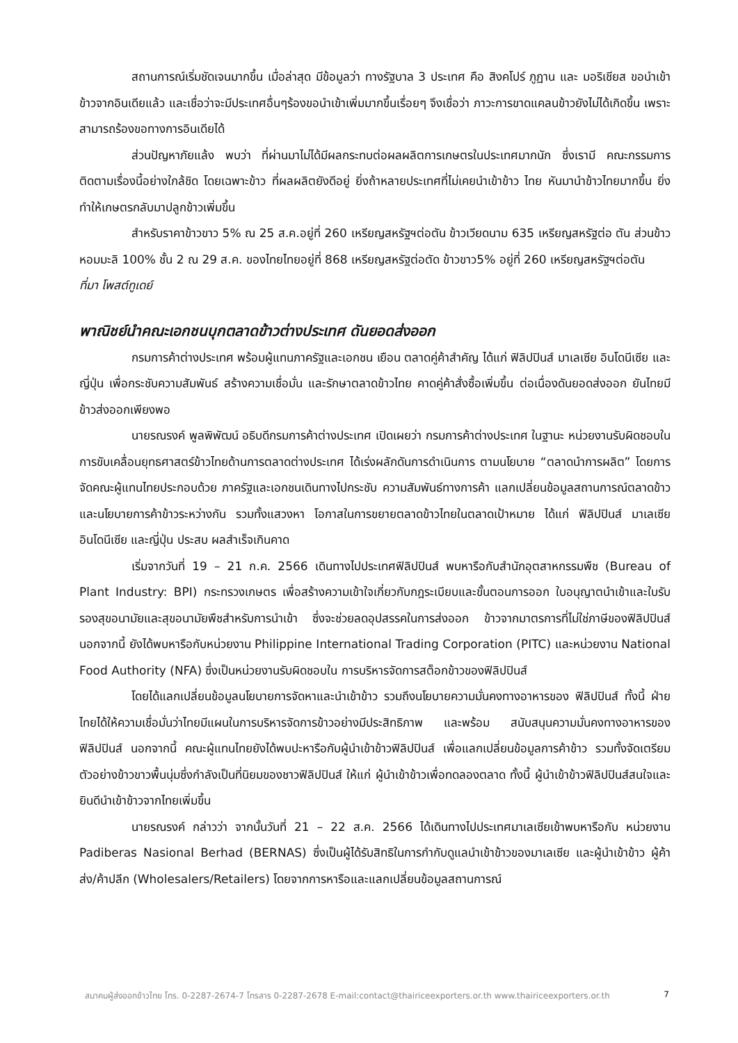สถานการณ์เริ่มชัดเจนมากขึ้น เมื่อล่าสุด มีข้อมูลว่า ทางรัฐบาล 3 ประเทศ คือ สิงคโปร์ ภูฏาน และ มอริเชียส ขอนำเข้าข้าวจากอินเดียแล้ว และเชื่อว่าจะมีประเทศอื่นๆร้องขอนำเข้าเพิ่มมากขึ้นเรื่อยๆ จึงเชื่อว่า ภาวะการขาดแคลนข้าวยังไม่ได้เกิดขึ้น เพราะสามารถร้องขอทางการอินเดียได้
ส่วนปัญหาภัยแล้ง พบว่า ที่ผ่านมาไม่ได้มีผลกระทบต่อผลผลิตการเกษตรในประเทศมากนัก ซึ่งเรามี คณะกรรมการติดตามเรื่องนี้อย่างใกล้ชิด โดยเฉพาะข้าว ที่ผลผลิตยังดีอยู่ ยิ่งถ้าหลายประเทศที่ไม่เคยนำเข้าข้าว ไทย หันมานำข้าวไทยมากขึ้น ยิ่งทำให้เกษตรกลับมาปลูกข้าวเพิ่มขึ้น
สำหรับราคาข้าวขาว 5% ณ 25 ส.ค.อยู่ที่ 260 เหรียญสหรัฐฯต่อตัน ข้าวเวียดนาม 635 เหรียญสหรัฐต่อ ตัน ส่วนข้าวหอมมะลิ 100% ชั้น 2 ณ 29 ส.ค. ของไทยไทยอยู่ที่ 868 เหรียญสหรัฐต่อตัด ข้าวขาว5% อยู่ที่ 260 เหรียญสหรัฐฯต่อตัน
ที่มา โพสต์ทูเดย์
พาณิชย์นำคณะเอกชนบุกตลาดข้าวต่างประเทศ ดันยอดส่งออก
กรมการค้าต่างประเทศ พร้อมผู้แทนภาครัฐและเอกชน เยือน ตลาดคู่ค้าสำคัญ ได้แก่ ฟิลิปปินส์ มาเลเซีย อินโดนีเซีย และญี่ปุ่น เพื่อกระชับความสัมพันธ์ สร้างความเชื่อมั่น และรักษาตลาดข้าวไทย คาดคู่ค้าสั่งซื้อเพิ่มขึ้น ต่อเนื่องดันยอดส่งออก ยันไทยมีข้าวส่งออกเพียงพอ
นายรณรงค์ พูลพิพัฒน์ อธิบดีกรมการค้าต่างประเทศ เปิดเผยว่า กรมการค้าต่างประเทศ ในฐานะ หน่วยงานรับผิดชอบในการขับเคลื่อนยุทธศาสตร์ข้าวไทยด้านการตลาดต่างประเทศ ได้เร่งผลักดันการดำเนินการ ตามนโยบาย “ตลาดนำการผลิต” โดยการจัดคณะผู้แทนไทยประกอบด้วย ภาครัฐและเอกชนเดินทางไปกระชับ ความสัมพันธ์ทางการค้า แลกเปลี่ยนข้อมูลสถานการณ์ตลาดข้าวและนโยบายการค้าข้าวระหว่างกัน รวมทั้งแสวงหา โอกาสในการขยายตลาดข้าวไทยในตลาดเป้าหมาย ได้แก่ ฟิลิปปินส์ มาเลเซีย อินโดนีเซีย และญี่ปุ่น ประสบ ผลสำเร็จเกินคาด
เริ่มจากวันที่ 19 – 21 ก.ค. 2566 เดินทางไปประเทศฟิลิปปินส์ พบหารือกับสำนักอุตสาหกรรมพืช (Bureau of Plant Industry: BPI) กระทรวงเกษตร เพื่อสร้างความเข้าใจเกี่ยวกับกฎระเบียบและขั้นตอนการออก ใบอนุญาตนำเข้าและใบรับรองสุขอนามัยและสุขอนามัยพืชสำหรับการนำเข้า ซึ่งจะช่วยลดอุปสรรคในการส่งออก ข้าวจากมาตรการที่ไม่ใช่ภาษีของฟิลิปปินส์ นอกจากนี้ ยังได้พบหารือกับหน่วยงาน Philippine International Trading Corporation (PITC) และหน่วยงาน National Food Authority (NFA) ซึ่งเป็นหน่วยงานรับผิดชอบใน การบริหารจัดการสต็อกข้าวของฟิลิปปินส์
โดยได้แลกเปลี่ยนข้อมูลนโยบายการจัดหาและนำเข้าข้าว รวมถึงนโยบายความมั่นคงทางอาหารของ ฟิลิปปินส์ ทั้งนี้ ฝ่ายไทยได้ให้ความเชื่อมั่นว่าไทยมีแผนในการบริหารจัดการข้าวอย่างมีประสิทธิภาพ และพร้อม สนับสนุนความมั่นคงทางอาหารของฟิลิปปินส์ นอกจากนี้ คณะผู้แทนไทยยังได้พบปะหารือกับผู้นำเข้าข้าวฟิลิปปินส์ เพื่อแลกเปลี่ยนข้อมูลการค้าข้าว รวมทั้งจัดเตรียมตัวอย่างข้าวขาวพื้นนุ่มซึ่งกำลังเป็นที่นิยมของชาวฟิลิปปินส์ ให้แก่ ผู้นำเข้าข้าวเพื่อทดลองตลาด ทั้งนี้ ผู้นำเข้าข้าวฟิลิปปินส์สนใจและยินดีนำเข้าข้าวจากไทยเพิ่มขึ้น
นายรณรงค์ กล่าวว่า จากนั้นวันที่ 21 – 22 ส.ค. 2566 ได้เดินทางไปประเทศมาเลเซียเข้าพบหารือกับ หน่วยงาน Padiberas Nasional Berhad (BERNAS) ซึ่งเป็นผู้ได้รับสิทธิในการกำกับดูแลนำเข้าข้าวของมาเลเซีย และผู้นำเข้าข้าว ผู้ค้าส่ง/ค้าปลีก (Wholesalers/Retailers) โดยจากการหารือและแลกเปลี่ยนข้อมูลสถานการณ์
สมาคมผู้ส่งออกข้าวไทย โทร. 0-2287-2674-7 โทรสาร 0-2287-2678 E-mail:contact@thairiceexporters.or.th www.thairiceexporters.or.th 7